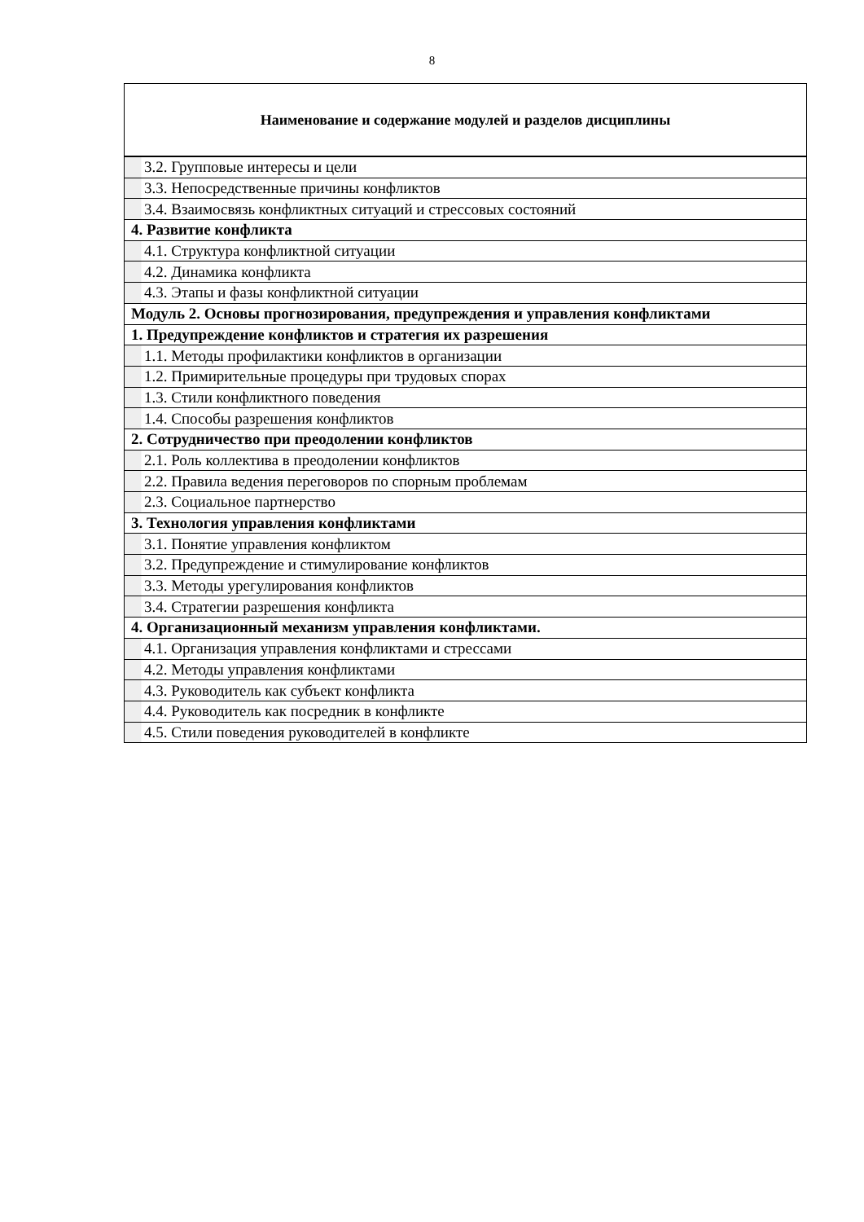8
| Наименование и содержание модулей и разделов дисциплины |
| --- |
| 3.2. Групповые интересы и цели |
| 3.3. Непосредственные причины конфликтов |
| 3.4. Взаимосвязь конфликтных ситуаций и стрессовых состояний |
| 4. Развитие конфликта |
| 4.1. Структура конфликтной ситуации |
| 4.2. Динамика конфликта |
| 4.3. Этапы и фазы конфликтной ситуации |
| Модуль 2. Основы прогнозирования, предупреждения и управления конфликтами |
| 1. Предупреждение конфликтов и стратегия их разрешения |
| 1.1. Методы профилактики конфликтов в организации |
| 1.2. Примирительные процедуры при трудовых спорах |
| 1.3. Стили конфликтного поведения |
| 1.4. Способы разрешения конфликтов |
| 2. Сотрудничество при преодолении конфликтов |
| 2.1. Роль коллектива в преодолении конфликтов |
| 2.2. Правила ведения переговоров по спорным проблемам |
| 2.3. Социальное партнерство |
| 3. Технология управления конфликтами |
| 3.1. Понятие управления конфликтом |
| 3.2. Предупреждение и стимулирование конфликтов |
| 3.3. Методы урегулирования конфликтов |
| 3.4. Стратегии разрешения конфликта |
| 4. Организационный механизм управления конфликтами. |
| 4.1. Организация управления конфликтами и стрессами |
| 4.2. Методы управления конфликтами |
| 4.3. Руководитель как субъект конфликта |
| 4.4. Руководитель как посредник в конфликте |
| 4.5. Стили поведения руководителей в конфликте |